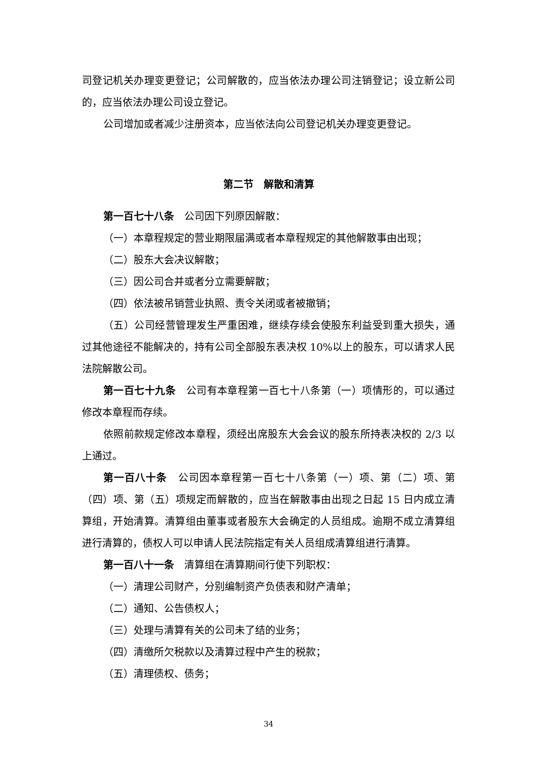司登记机关办理变更登记；公司解散的，应当依法办理公司注销登记；设立新公司的，应当依法办理公司设立登记。
公司增加或者减少注册资本，应当依法向公司登记机关办理变更登记。
第二节　解散和清算
第一百七十八条　公司因下列原因解散：
（一）本章程规定的营业期限届满或者本章程规定的其他解散事由出现；
（二）股东大会决议解散；
（三）因公司合并或者分立需要解散；
（四）依法被吊销营业执照、责令关闭或者被撤销；
（五）公司经营管理发生严重困难，继续存续会使股东利益受到重大损失，通过其他途径不能解决的，持有公司全部股东表决权 10%以上的股东，可以请求人民法院解散公司。
第一百七十九条　公司有本章程第一百七十八条第（一）项情形的，可以通过修改本章程而存续。
依照前款规定修改本章程，须经出席股东大会会议的股东所持表决权的 2/3 以上通过。
第一百八十条　公司因本章程第一百七十八条第（一）项、第（二）项、第（四）项、第（五）项规定而解散的，应当在解散事由出现之日起 15 日内成立清算组，开始清算。清算组由董事或者股东大会确定的人员组成。逾期不成立清算组进行清算的，债权人可以申请人民法院指定有关人员组成清算组进行清算。
第一百八十一条　清算组在清算期间行使下列职权：
（一）清理公司财产，分别编制资产负债表和财产清单；
（二）通知、公告债权人；
（三）处理与清算有关的公司未了结的业务；
（四）清缴所欠税款以及清算过程中产生的税款；
（五）清理债权、债务；
34